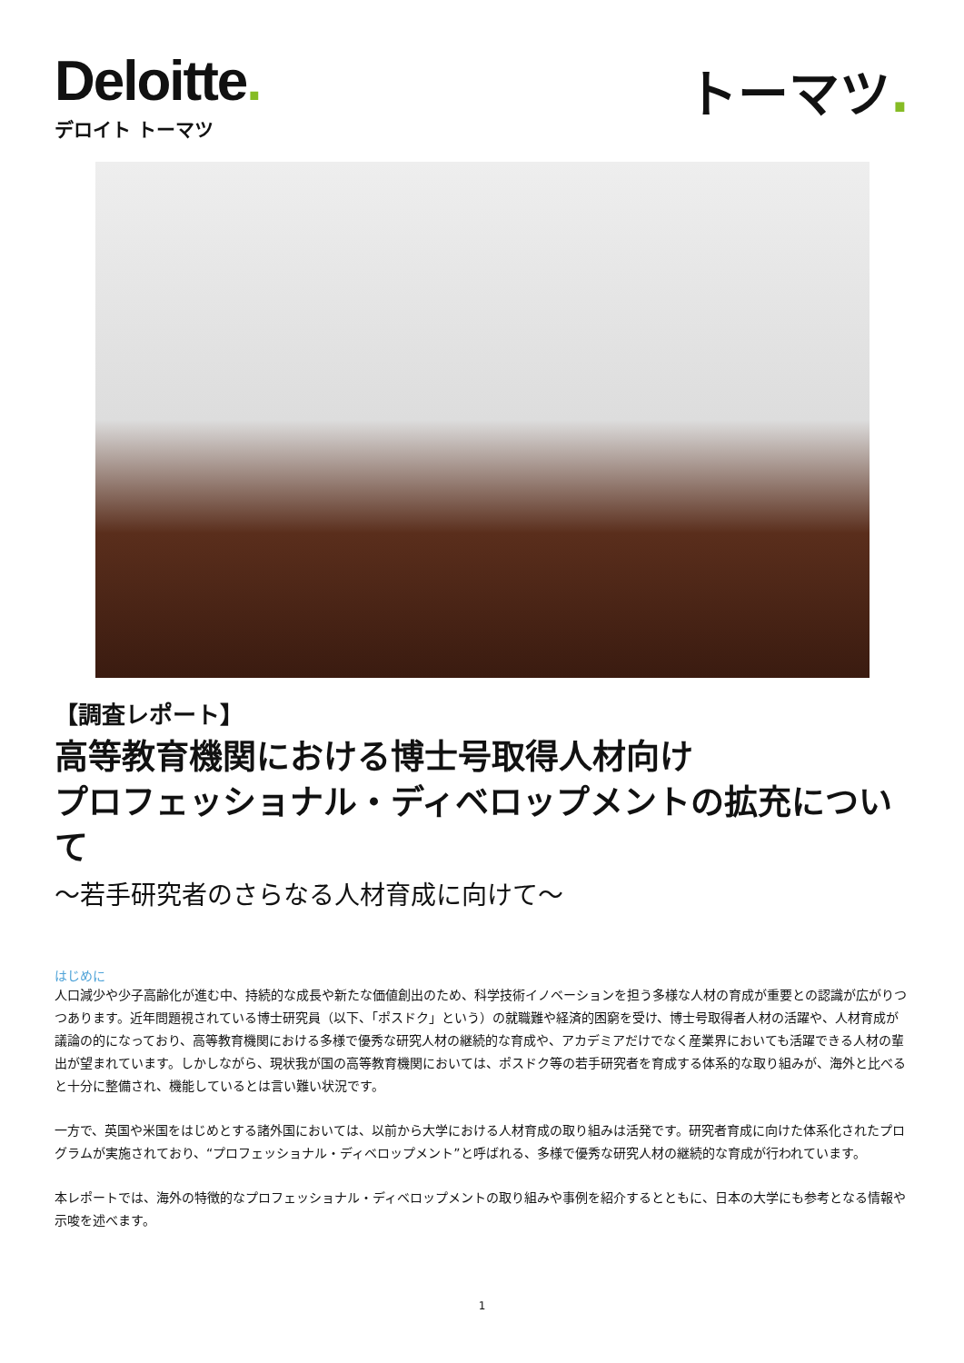Deloitte.
デロイト トーマツ
トーマツ.
【調査レポート】
高等教育機関における博士号取得人材向け
プロフェッショナル・ディベロップメントの拡充について
～若手研究者のさらなる人材育成に向けて～
はじめに
人口減少や少子高齢化が進む中、持続的な成長や新たな価値創出のため、科学技術イノベーションを担う多様な人材の育成が重要との認識が広がりつつあります。近年問題視されている博士研究員（以下、「ポスドク」という）の就職難や経済的困窮を受け、博士号取得者人材の活躍や、人材育成が議論の的になっており、高等教育機関における多様で優秀な研究人材の継続的な育成や、アカデミアだけでなく産業界においても活躍できる人材の輩出が望まれています。しかしながら、現状我が国の高等教育機関においては、ポスドク等の若手研究者を育成する体系的な取り組みが、海外と比べると十分に整備され、機能しているとは言い難い状況です。
一方で、英国や米国をはじめとする諸外国においては、以前から大学における人材育成の取り組みは活発です。研究者育成に向けた体系化されたプログラムが実施されており、“プロフェッショナル・ディベロップメント”と呼ばれる、多様で優秀な研究人材の継続的な育成が行われています。
本レポートでは、海外の特徴的なプロフェッショナル・ディベロップメントの取り組みや事例を紹介するとともに、日本の大学にも参考となる情報や示唆を述べます。
1